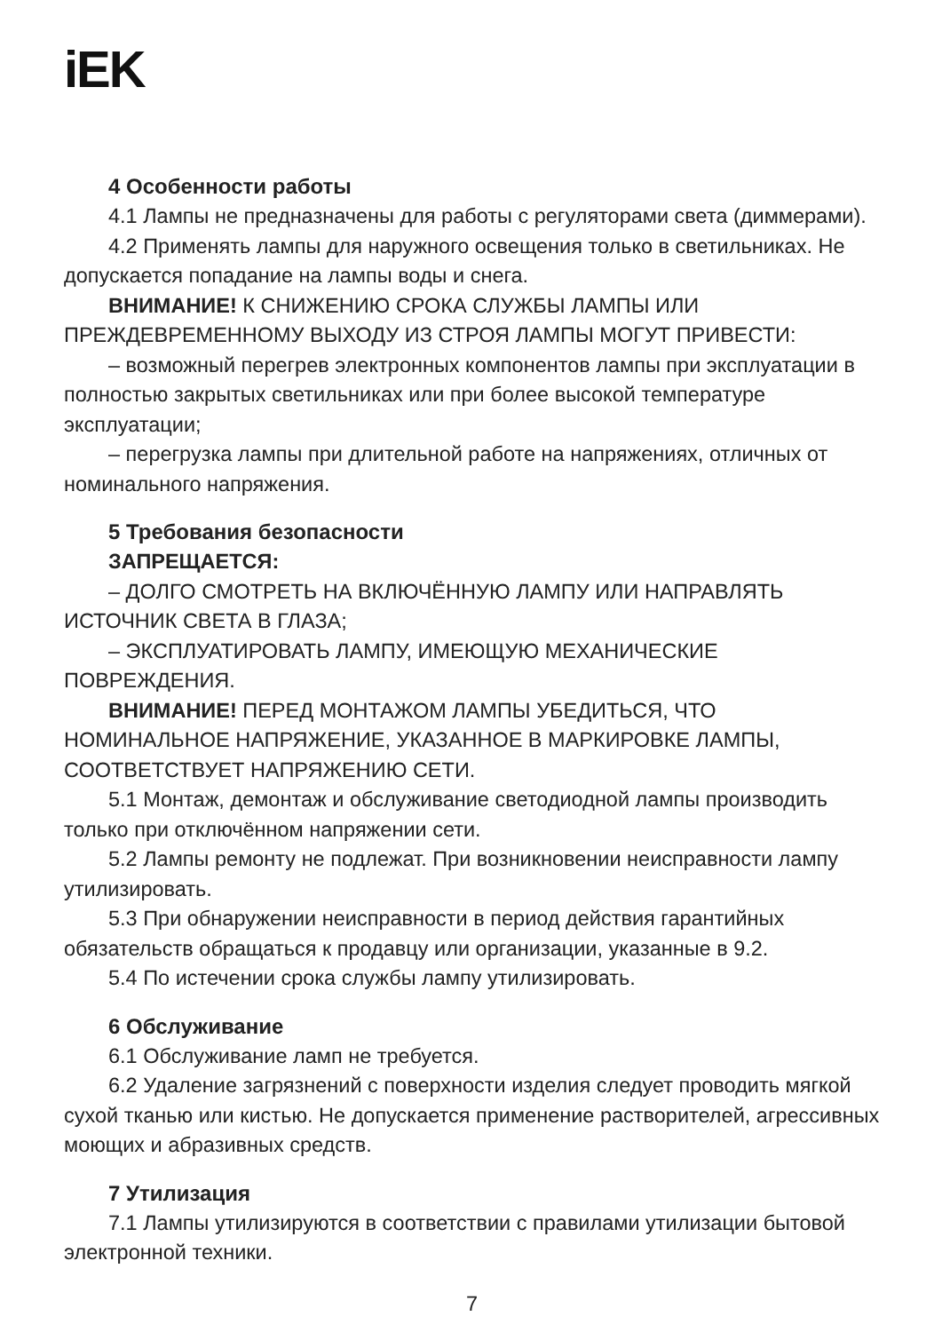iEK
4 Особенности работы
4.1 Лампы не предназначены для работы с регуляторами света (диммерами).
4.2 Применять лампы для наружного освещения только в светильниках. Не допускается попадание на лампы воды и снега.
ВНИМАНИЕ! К СНИЖЕНИЮ СРОКА СЛУЖБЫ ЛАМПЫ ИЛИ ПРЕЖДЕВРЕМЕННОМУ ВЫХОДУ ИЗ СТРОЯ ЛАМПЫ МОГУТ ПРИВЕСТИ:
– возможный перегрев электронных компонентов лампы при эксплуатации в полностью закрытых светильниках или при более высокой температуре эксплуатации;
– перегрузка лампы при длительной работе на напряжениях, отличных от номинального напряжения.
5 Требования безопасности
ЗАПРЕЩАЕТСЯ:
– ДОЛГО СМОТРЕТЬ НА ВКЛЮЧЁННУЮ ЛАМПУ ИЛИ НАПРАВЛЯТЬ ИСТОЧНИК СВЕТА В ГЛАЗА;
– ЭКСПЛУАТИРОВАТЬ ЛАМПУ, ИМЕЮЩУЮ МЕХАНИЧЕСКИЕ ПОВРЕЖДЕНИЯ.
ВНИМАНИЕ! ПЕРЕД МОНТАЖОМ ЛАМПЫ УБЕДИТЬСЯ, ЧТО НОМИНАЛЬНОЕ НАПРЯЖЕНИЕ, УКАЗАННОЕ В МАРКИРОВКЕ ЛАМПЫ, СООТВЕТСТВУЕТ НАПРЯЖЕНИЮ СЕТИ.
5.1 Монтаж, демонтаж и обслуживание светодиодной лампы производить только при отключённом напряжении сети.
5.2 Лампы ремонту не подлежат. При возникновении неисправности лампу утилизировать.
5.3 При обнаружении неисправности в период действия гарантийных обязательств обращаться к продавцу или организации, указанные в 9.2.
5.4 По истечении срока службы лампу утилизировать.
6 Обслуживание
6.1 Обслуживание ламп не требуется.
6.2 Удаление загрязнений с поверхности изделия следует проводить мягкой сухой тканью или кистью. Не допускается применение растворителей, агрессивных моющих и абразивных средств.
7 Утилизация
7.1 Лампы утилизируются в соответствии с правилами утилизации бытовой электронной техники.
7